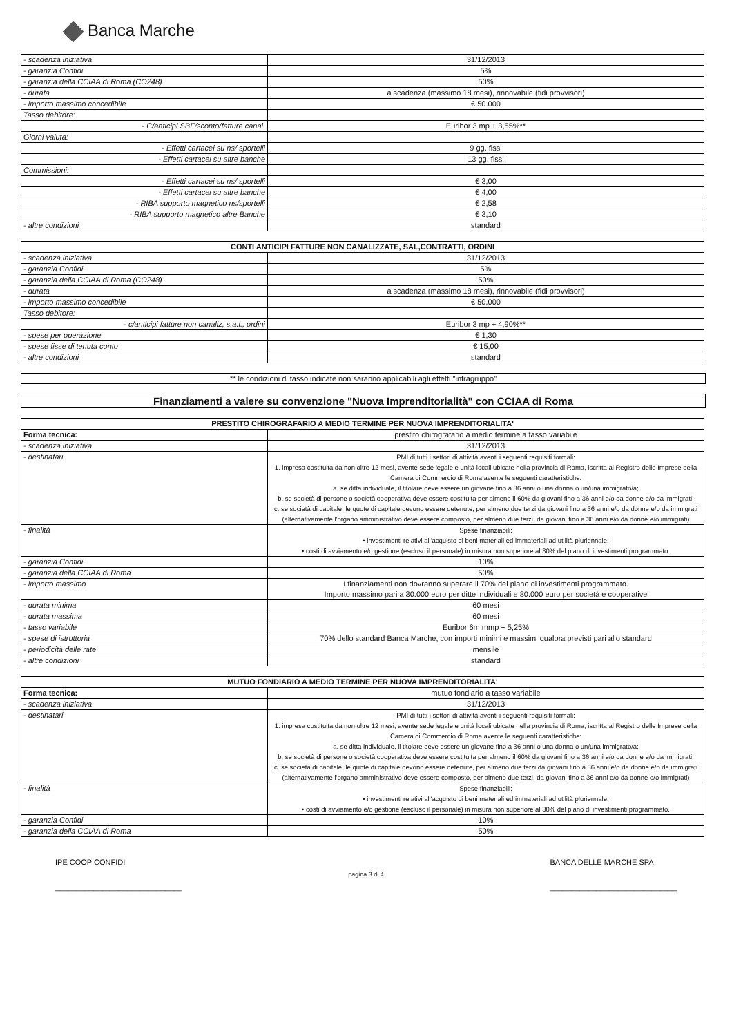Banca Marche
| - scadenza iniziativa | 31/12/2013 |
| - garanzia Confidi | 5% |
| - garanzia della CCIAA di Roma (CO248) | 50% |
| - durata | a scadenza (massimo 18 mesi), rinnovabile (fidi provvisori) |
| - importo massimo concedibile | € 50.000 |
| Tasso debitore: | |
| - C/anticipi SBF/sconto/fatture canal. | Euribor 3 mp + 3,55%** |
| Giorni valuta: | |
| - Effetti cartacei su ns/ sportelli | 9 gg. fissi |
| - Effetti cartacei su altre banche | 13 gg. fissi |
| Commissioni: | |
| - Effetti cartacei su ns/ sportelli | € 3,00 |
| - Effetti cartacei su altre banche | € 4,00 |
| - RIBA supporto magnetico ns/sportelli | € 2,58 |
| - RIBA supporto magnetico altre Banche | € 3,10 |
| - altre condizioni | standard |
| CONTI ANTICIPI FATTURE NON CANALIZZATE, SAL,CONTRATTI, ORDINI | |
| --- | --- |
| - scadenza iniziativa | 31/12/2013 |
| - garanzia Confidi | 5% |
| - garanzia della CCIAA di Roma (CO248) | 50% |
| - durata | a scadenza (massimo 18 mesi), rinnovabile (fidi provvisori) |
| - importo massimo concedibile | € 50.000 |
| Tasso debitore: | |
| - c/anticipi fatture non canaliz, s.a.l., ordini | Euribor 3 mp + 4,90%** |
| - spese per operazione | € 1,30 |
| - spese fisse di tenuta conto | € 15,00 |
| - altre condizioni | standard |
** le condizioni di tasso indicate non saranno applicabili agli effetti "infragruppo"
Finanziamenti a valere su convenzione "Nuova Imprenditorialità" con CCIAA di Roma
| PRESTITO CHIROGRAFARIO A MEDIO TERMINE PER NUOVA IMPRENDITORIALITA' | |
| --- | --- |
| Forma tecnica: | prestito chirografario a medio termine a tasso variabile |
| - scadenza iniziativa | 31/12/2013 |
| - destinatari | PMI di tutti i settori di attività aventi i seguenti requisiti formali: 1. impresa costituita da non oltre 12 mesi, avente sede legale e unità locali ubicate nella provincia di Roma, iscritta al Registro delle Imprese della Camera di Commercio di Roma avente le seguenti caratteristiche: a. se ditta individuale, il titolare deve essere un giovane fino a 36 anni o una donna o un/una immigrato/a; b. se società di persone o società cooperativa deve essere costituita per almeno il 60% da giovani fino a 36 anni e/o da donne e/o da immigrati; c. se società di capitale: le quote di capitale devono essere detenute, per almeno due terzi da giovani fino a 36 anni e/o da donne e/o da immigrati (alternativamente l'organo amministrativo deve essere composto, per almeno due terzi, da giovani fino a 36 anni e/o da donne e/o immigrati) |
| - finalità | Spese finanziabili: • investimenti relativi all'acquisto di beni materiali ed immateriali ad utilità pluriennale; • costi di avviamento e/o gestione (escluso il personale) in misura non superiore al 30% del piano di investimenti programmato. |
| - garanzia Confidi | 10% |
| - garanzia della CCIAA di Roma | 50% |
| - importo massimo | I finanziamenti non dovranno superare il 70% del piano di investimenti programmato. Importo massimo pari a 30.000 euro per ditte individuali e 80.000 euro per società e cooperative |
| - durata minima | 60 mesi |
| - durata massima | 60 mesi |
| - tasso variabile | Euribor 6m mmp + 5,25% |
| - spese di istruttoria | 70% dello standard Banca Marche, con importi minimi e massimi qualora previsti pari allo standard |
| - periodicità delle rate | mensile |
| - altre condizioni | standard |
| MUTUO FONDIARIO A MEDIO TERMINE PER NUOVA IMPRENDITORIALITA' | |
| --- | --- |
| Forma tecnica: | mutuo fondiario a tasso variabile |
| - scadenza iniziativa | 31/12/2013 |
| - destinatari | PMI di tutti i settori di attività aventi i seguenti requisiti formali: 1. impresa costituita da non oltre 12 mesi, avente sede legale e unità locali ubicate nella provincia di Roma, iscritta al Registro delle Imprese della Camera di Commercio di Roma avente le seguenti caratteristiche: a. se ditta individuale, il titolare deve essere un giovane fino a 36 anni o una donna o un/una immigrato/a; b. se società di persone o società cooperativa deve essere costituita per almeno il 60% da giovani fino a 36 anni e/o da donne e/o da immigrati; c. se società di capitale: le quote di capitale devono essere detenute, per almeno due terzi da giovani fino a 36 anni e/o da donne e/o da immigrati (alternativamente l'organo amministrativo deve essere composto, per almeno due terzi, da giovani fino a 36 anni e/o da donne e/o immigrati) |
| - finalità | Spese finanziabili: • investimenti relativi all'acquisto di beni materiali ed immateriali ad utilità pluriennale; • costi di avviamento e/o gestione (escluso il personale) in misura non superiore al 30% del piano di investimenti programmato. |
| - garanzia Confidi | 10% |
| - garanzia della CCIAA di Roma | 50% |
IPE COOP CONFIDI
______________________________
pagina 3 di 4
BANCA DELLE MARCHE SPA
______________________________